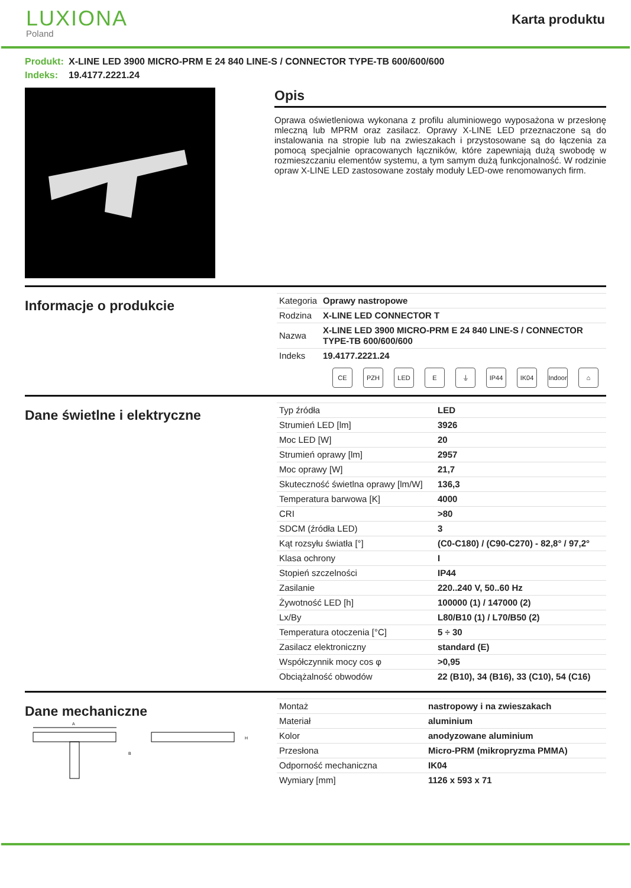LUXIONA
Poland
Karta produktu
Produkt: X-LINE LED 3900 MICRO-PRM E 24 840 LINE-S / CONNECTOR TYPE-TB 600/600/600
Indeks: 19.4177.2221.24
Opis
Oprawa oświetleniowa wykonana z profilu aluminiowego wyposażona w przesłonę mleczną lub MPRM oraz zasilacz. Oprawy X-LINE LED przeznaczone są do instalowania na stropie lub na zwieszakach i przystosowane są do łączenia za pomocą specjalnie opracowanych łączników, które zapewniają dużą swobodę w rozmieszczaniu elementów systemu, a tym samym dużą funkcjonalność. W rodzinie opraw X-LINE LED zastosowane zostały moduły LED-owe renomowanych firm.
Informacje o produkcie
| Kategoria | Oprawy nastropowe |
| Rodzina | X-LINE LED CONNECTOR T |
| Nazwa | X-LINE LED 3900 MICRO-PRM E 24 840 LINE-S / CONNECTOR TYPE-TB 600/600/600 |
| Indeks | 19.4177.2221.24 |
CE PZH LED E ⏚ IP44 IK04 Indoor ⌂
Dane świetlne i elektryczne
| Typ źródła | LED |
| Strumień LED [lm] | 3926 |
| Moc LED [W] | 20 |
| Strumień oprawy [lm] | 2957 |
| Moc oprawy [W] | 21,7 |
| Skuteczność świetlna oprawy [lm/W] | 136,3 |
| Temperatura barwowa [K] | 4000 |
| CRI | >80 |
| SDCM (źródła LED) | 3 |
| Kąt rozsyłu światła [°] | (C0-C180) / (C90-C270) - 82,8° / 97,2° |
| Klasa ochrony | I |
| Stopień szczelności | IP44 |
| Zasilanie | 220..240 V, 50..60 Hz |
| Żywotność LED [h] | 100000 (1) / 147000 (2) |
| Lx/By | L80/B10 (1) / L70/B50 (2) |
| Temperatura otoczenia [°C] | 5 ÷ 30 |
| Zasilacz elektroniczny | standard (E) |
| Współczynnik mocy cos φ | >0,95 |
| Obciążalność obwodów | 22 (B10), 34 (B16), 33 (C10), 54 (C16) |
Dane mechaniczne
A
B
H
| Montaż | nastropowy i na zwieszakach |
| Materiał | aluminium |
| Kolor | anodyzowane aluminium |
| Przesłona | Micro-PRM (mikropryzma PMMA) |
| Odporność mechaniczna | IK04 |
| Wymiary [mm] | 1126 x 593 x 71 |